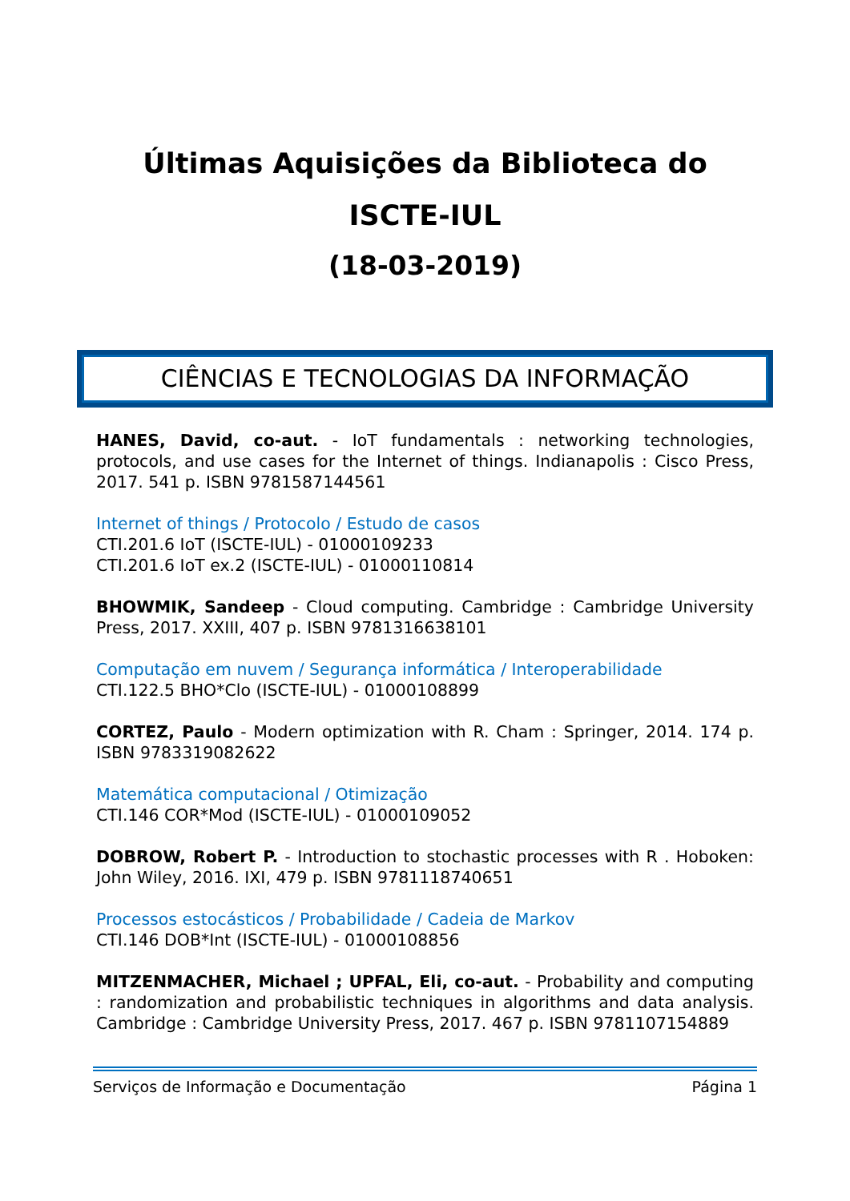Últimas Aquisições da Biblioteca do
ISCTE-IUL
(18-03-2019)
CIÊNCIAS E TECNOLOGIAS DA INFORMAÇÃO
HANES, David, co-aut. - IoT fundamentals : networking technologies, protocols, and use cases for the Internet of things. Indianapolis : Cisco Press, 2017. 541 p. ISBN 9781587144561
Internet of things / Protocolo / Estudo de casos
CTI.201.6 IoT (ISCTE-IUL) - 01000109233
CTI.201.6 IoT ex.2 (ISCTE-IUL) - 01000110814
BHOWMIK, Sandeep - Cloud computing. Cambridge : Cambridge University Press, 2017. XXIII, 407 p. ISBN 9781316638101
Computação em nuvem / Segurança informática / Interoperabilidade
CTI.122.5 BHO*Clo (ISCTE-IUL) - 01000108899
CORTEZ, Paulo - Modern optimization with R. Cham : Springer, 2014. 174 p. ISBN 9783319082622
Matemática computacional / Otimização
CTI.146 COR*Mod (ISCTE-IUL) - 01000109052
DOBROW, Robert P. - Introduction to stochastic processes with R . Hoboken: John Wiley, 2016. IXI, 479 p. ISBN 9781118740651
Processos estocásticos / Probabilidade / Cadeia de Markov
CTI.146 DOB*Int (ISCTE-IUL) - 01000108856
MITZENMACHER, Michael ; UPFAL, Eli, co-aut. - Probability and computing : randomization and probabilistic techniques in algorithms and data analysis. Cambridge : Cambridge University Press, 2017. 467 p. ISBN 9781107154889
Serviços de Informação e Documentação Página 1